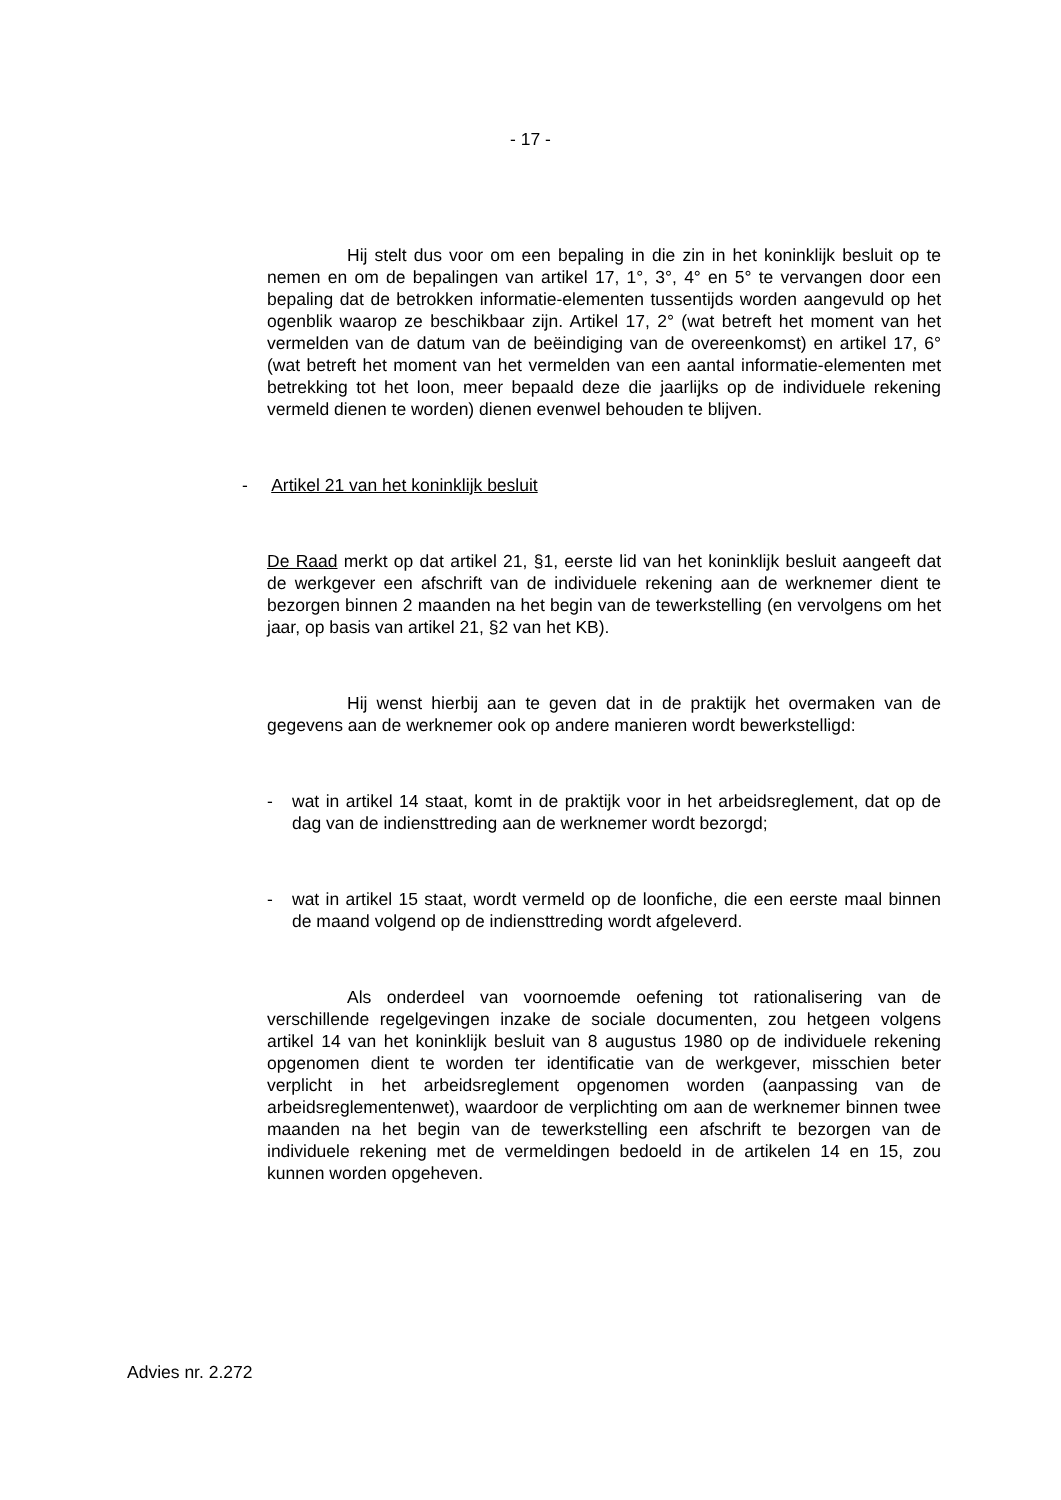- 17 -
Hij stelt dus voor om een bepaling in die zin in het koninklijk besluit op te nemen en om de bepalingen van artikel 17, 1°, 3°, 4° en 5° te vervangen door een bepaling dat de betrokken informatie-elementen tussentijds worden aangevuld op het ogenblik waarop ze beschikbaar zijn. Artikel 17, 2° (wat betreft het moment van het vermelden van de datum van de beëindiging van de overeenkomst) en artikel 17, 6° (wat betreft het moment van het vermelden van een aantal informatie-elementen met betrekking tot het loon, meer bepaald deze die jaarlijks op de individuele rekening vermeld dienen te worden) dienen evenwel behouden te blijven.
- Artikel 21 van het koninklijk besluit
De Raad merkt op dat artikel 21, §1, eerste lid van het koninklijk besluit aangeeft dat de werkgever een afschrift van de individuele rekening aan de werknemer dient te bezorgen binnen 2 maanden na het begin van de tewerkstelling (en vervolgens om het jaar, op basis van artikel 21, §2 van het KB).
Hij wenst hierbij aan te geven dat in de praktijk het overmaken van de gegevens aan de werknemer ook op andere manieren wordt bewerkstelligd:
- wat in artikel 14 staat, komt in de praktijk voor in het arbeidsreglement, dat op de dag van de indiensttreding aan de werknemer wordt bezorgd;
- wat in artikel 15 staat, wordt vermeld op de loonfiche, die een eerste maal binnen de maand volgend op de indiensttreding wordt afgeleverd.
Als onderdeel van voornoemde oefening tot rationalisering van de verschillende regelgevingen inzake de sociale documenten, zou hetgeen volgens artikel 14 van het koninklijk besluit van 8 augustus 1980 op de individuele rekening opgenomen dient te worden ter identificatie van de werkgever, misschien beter verplicht in het arbeidsreglement opgenomen worden (aanpassing van de arbeidsreglementenwet), waardoor de verplichting om aan de werknemer binnen twee maanden na het begin van de tewerkstelling een afschrift te bezorgen van de individuele rekening met de vermeldingen bedoeld in de artikelen 14 en 15, zou kunnen worden opgeheven.
Advies nr. 2.272